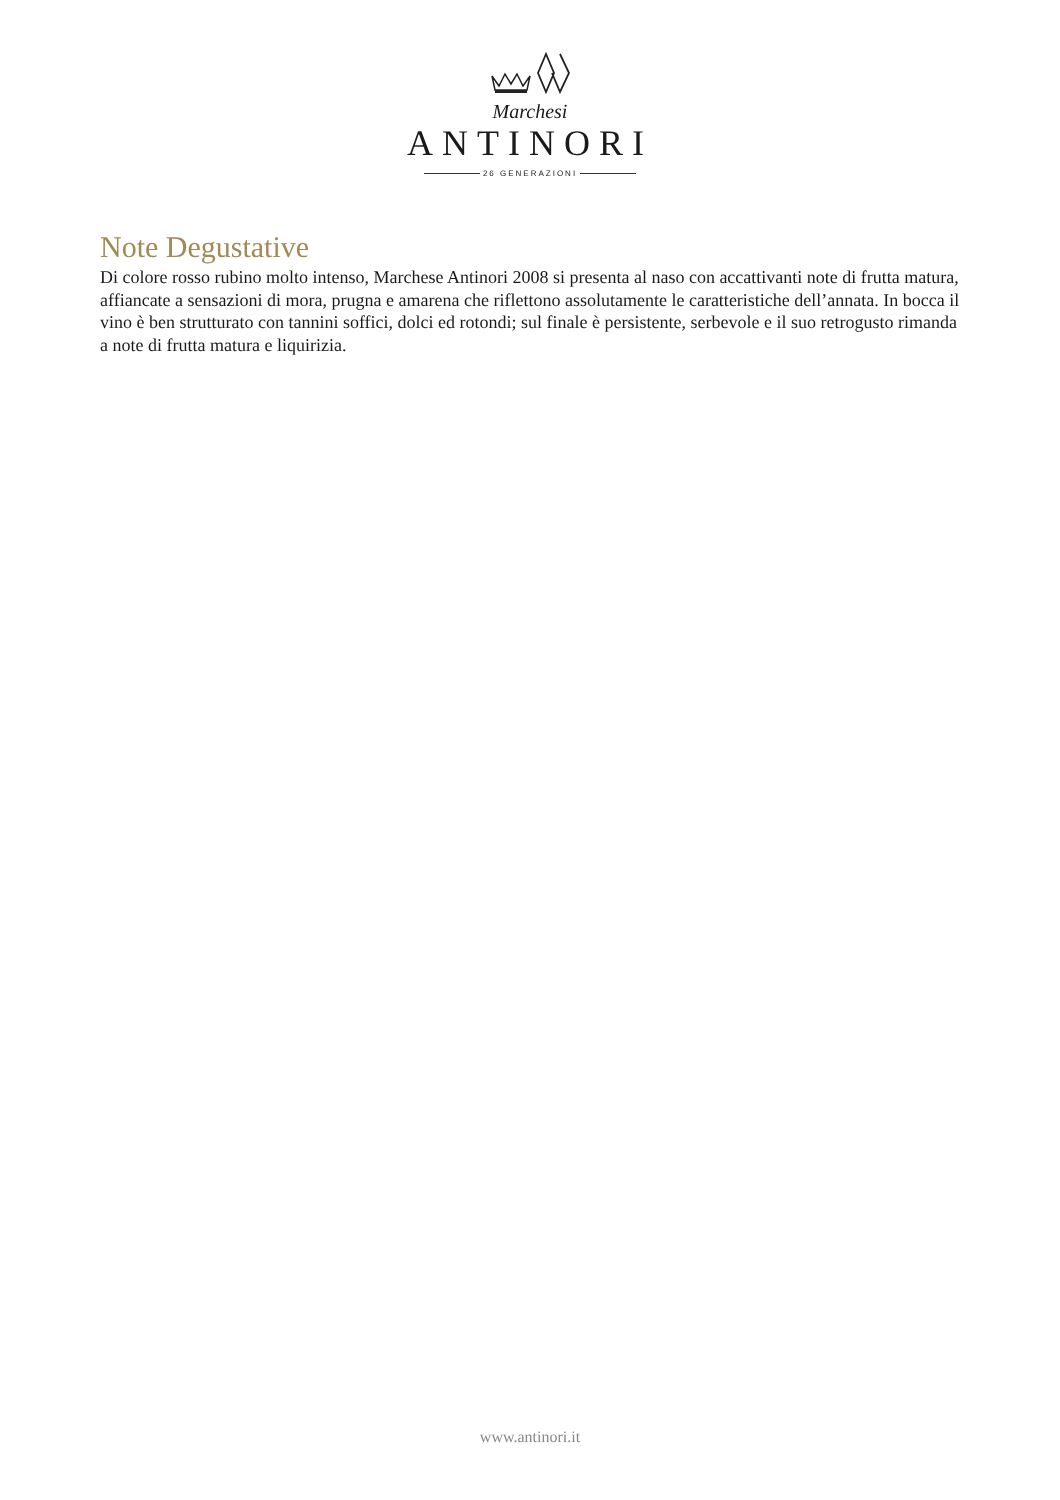Marchesi
ANTINORI
26 GENERAZIONI
Note Degustative
Di colore rosso rubino molto intenso, Marchese Antinori 2008 si presenta al naso con accattivanti note di frutta matura, affiancate a sensazioni di mora, prugna e amarena che riflettono assolutamente le caratteristiche dell’annata. In bocca il vino è ben strutturato con tannini soffici, dolci ed rotondi; sul finale è persistente, serbevole e il suo retrogusto rimanda a note di frutta matura e liquirizia.
www.antinori.it